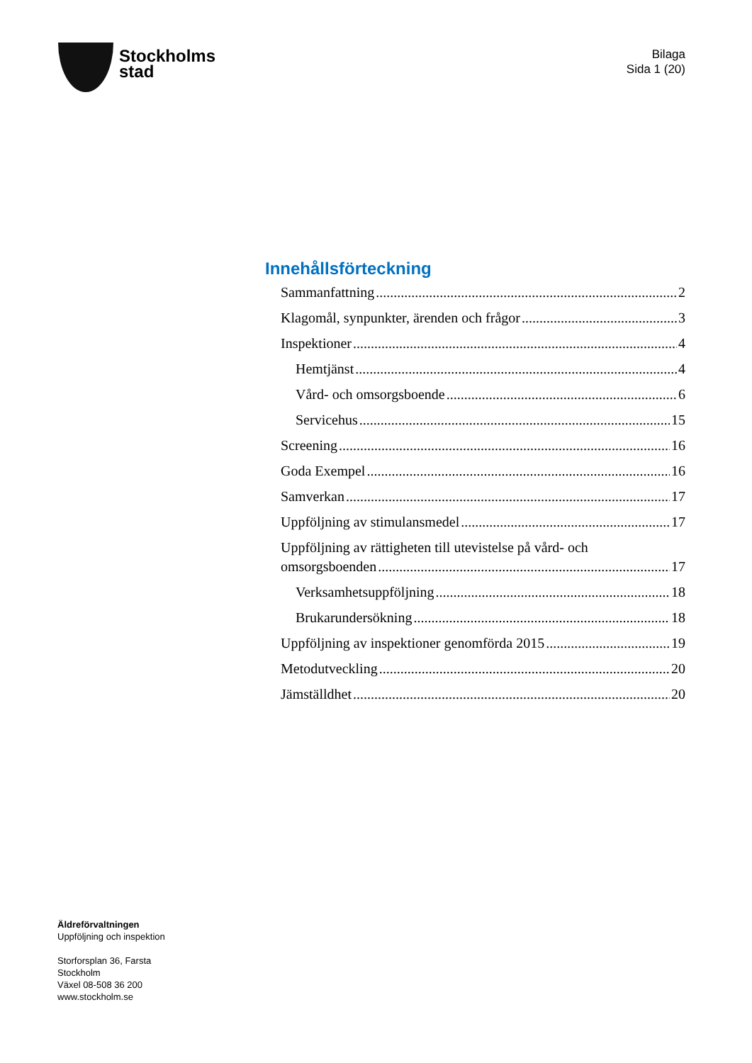Stockholms
stad
Bilaga
Sida 1 (20)
Innehållsförteckning
Sammanfattning 2
Klagomål, synpunkter, ärenden och frågor 3
Inspektioner 4
Hemtjänst 4
Vård- och omsorgsboende 6
Servicehus 15
Screening 16
Goda Exempel 16
Samverkan 17
Uppföljning av stimulansmedel 17
Uppföljning av rättigheten till utevistelse på vård- och
omsorgsboenden 17
Verksamhetsuppföljning 18
Brukarundersökning 18
Uppföljning av inspektioner genomförda 2015 19
Metodutveckling 20
Jämställdhet 20
Äldreförvaltningen
Uppföljning och inspektion
Storforsplan 36, Farsta
Stockholm
Växel 08-508 36 200
www.stockholm.se